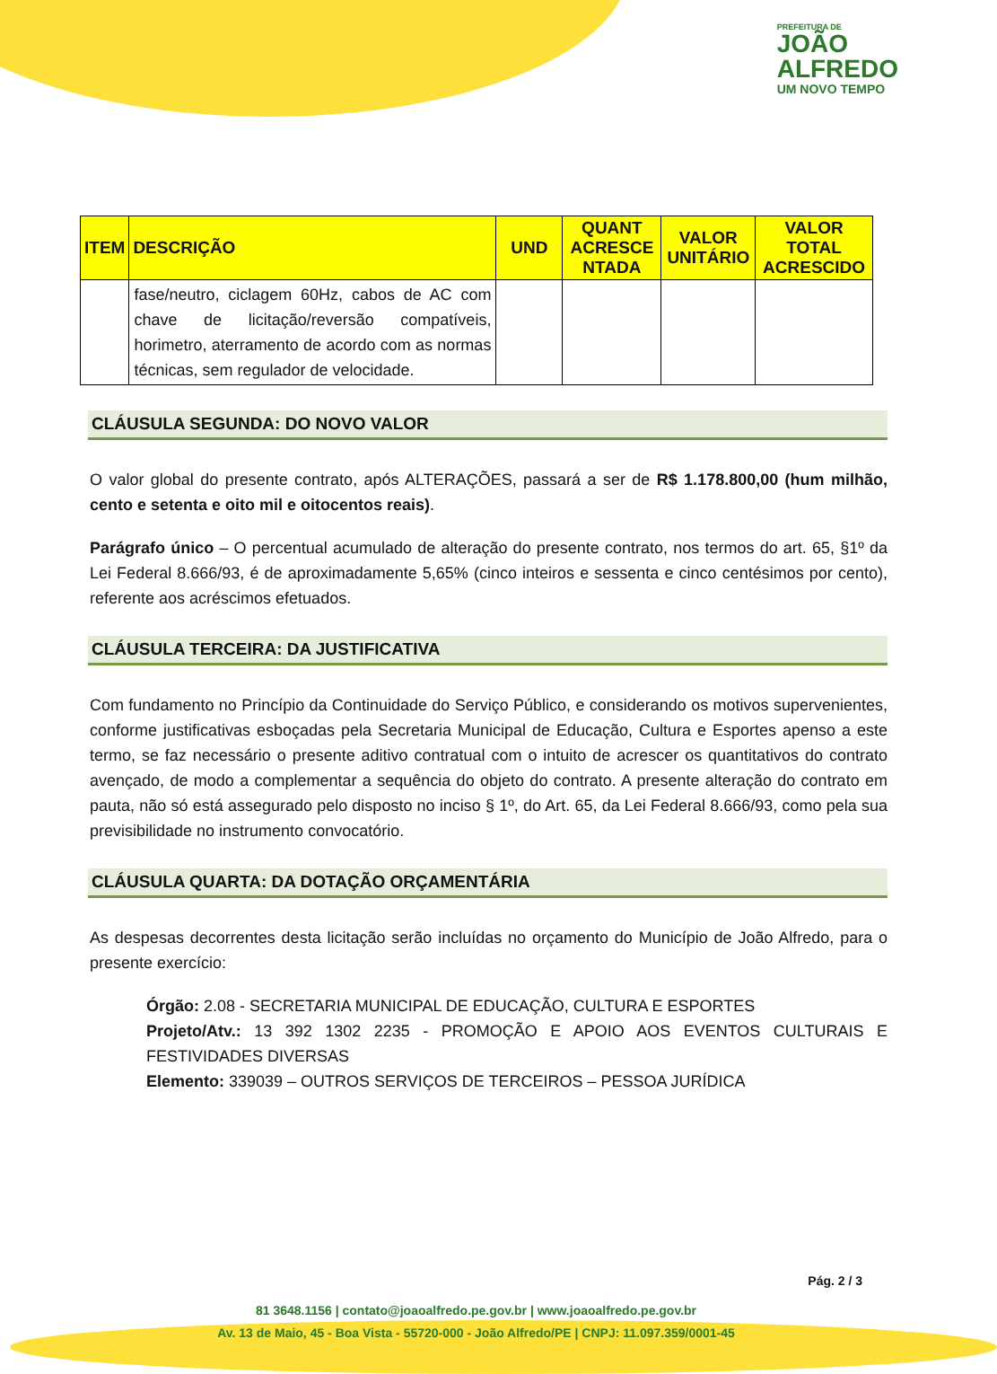PREFEITURA DE
JOÃO
ALFREDO
UM NOVO TEMPO
| ITEM | DESCRIÇÃO | UND | QUANT ACRESCE NTADA | VALOR UNITÁRIO | VALOR TOTAL ACRESCIDO |
| --- | --- | --- | --- | --- | --- |
| | fase/neutro, ciclagem 60Hz, cabos de AC com chave de licitação/reversão compatíveis, horimetro, aterramento de acordo com as normas técnicas, sem regulador de velocidade. | | | | |
CLÁUSULA SEGUNDA: DO NOVO VALOR
O valor global do presente contrato, após ALTERAÇÕES, passará a ser de R$ 1.178.800,00 (hum milhão, cento e setenta e oito mil e oitocentos reais).
Parágrafo único – O percentual acumulado de alteração do presente contrato, nos termos do art. 65, §1º da Lei Federal 8.666/93, é de aproximadamente 5,65% (cinco inteiros e sessenta e cinco centésimos por cento), referente aos acréscimos efetuados.
CLÁUSULA TERCEIRA: DA JUSTIFICATIVA
Com fundamento no Princípio da Continuidade do Serviço Público, e considerando os motivos supervenientes, conforme justificativas esboçadas pela Secretaria Municipal de Educação, Cultura e Esportes apenso a este termo, se faz necessário o presente aditivo contratual com o intuito de acrescer os quantitativos do contrato avençado, de modo a complementar a sequência do objeto do contrato. A presente alteração do contrato em pauta, não só está assegurado pelo disposto no inciso § 1º, do Art. 65, da Lei Federal 8.666/93, como pela sua previsibilidade no instrumento convocatório.
CLÁUSULA QUARTA: DA DOTAÇÃO ORÇAMENTÁRIA
As despesas decorrentes desta licitação serão incluídas no orçamento do Município de João Alfredo, para o presente exercício:
Órgão: 2.08 - SECRETARIA MUNICIPAL DE EDUCAÇÃO, CULTURA E ESPORTES
Projeto/Atv.: 13 392 1302 2235 - PROMOÇÃO E APOIO AOS EVENTOS CULTURAIS E FESTIVIDADES DIVERSAS
Elemento: 339039 – OUTROS SERVIÇOS DE TERCEIROS – PESSOA JURÍDICA
Pág. 2 / 3
81 3648.1156 | contato@joaoalfredo.pe.gov.br | www.joaoalfredo.pe.gov.br
Av. 13 de Maio, 45 - Boa Vista - 55720-000 - João Alfredo/PE | CNPJ: 11.097.359/0001-45